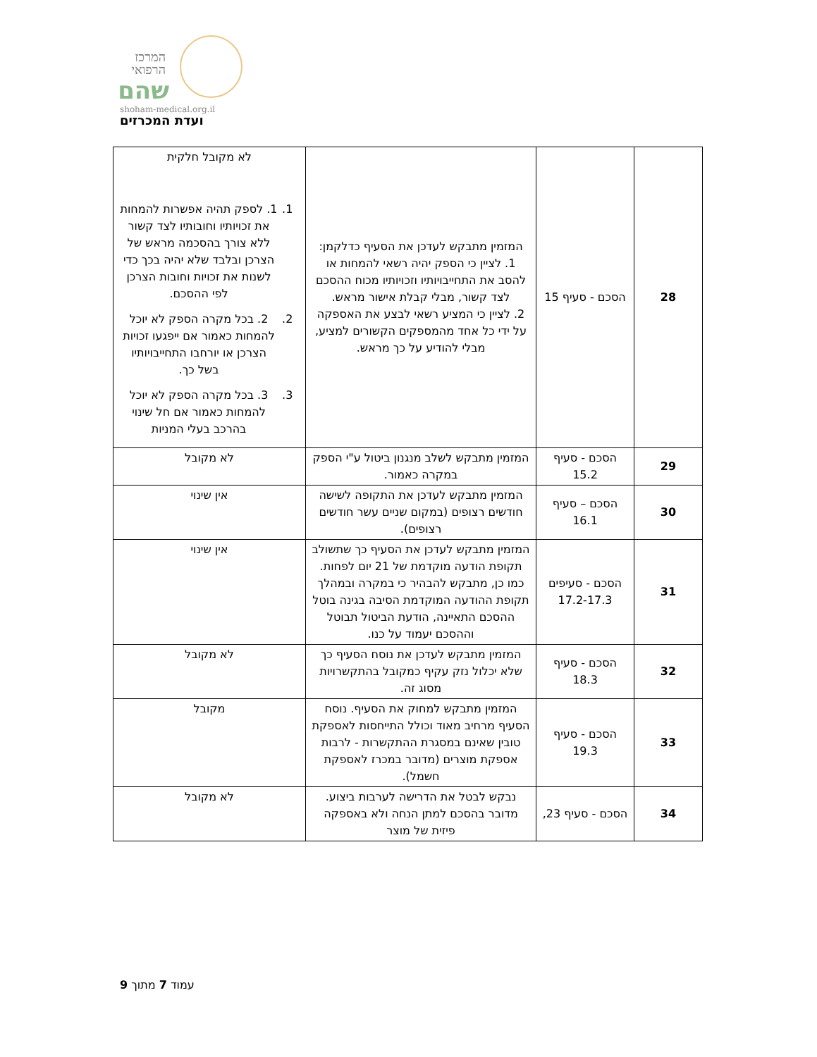המרכז הרפואי
שהם
shoham-medical.org.il
ועדת המכרזים
| 28 | הסכם - סעיף 15 | המזמין מתבקש לעדכן את הסעיף כדלקמן: 1. לציין כי הספק יהיה רשאי להמחות או להסב את התחייבויותיו וזכויותיו מכוח ההסכם לצד קשור, מבלי קבלת אישור מראש. 2. לציין כי המציע רשאי לבצע את האספקה על ידי כל אחד מהמספקים הקשורים למציע, מבלי להודיע על כך מראש. | לא מקובל חלקית 1. 1. לספק תהיה אפשרות להמחות את זכויותיו וחובותיו לצד קשור ללא צורך בהסכמה מראש של הצרכן ובלבד שלא יהיה בכך כדי לשנות את זכויות וחובות הצרכן לפי ההסכם. 2. 2. בכל מקרה הספק לא יוכל להמחות כאמור אם ייפגעו זכויות הצרכן או יורחבו התחייבויותיו בשל כך. 3. 3. בכל מקרה הספק לא יוכל להמחות כאמור אם חל שינוי בהרכב בעלי המניות |
| 29 | הסכם - סעיף 15.2 | המזמין מתבקש לשלב מנגנון ביטול ע"י הספק במקרה כאמור. | לא מקובל |
| 30 | הסכם – סעיף 16.1 | המזמין מתבקש לעדכן את התקופה לשישה חודשים רצופים (במקום שניים עשר חודשים רצופים). | אין שינוי |
| 31 | הסכם - סעיפים 17.2-17.3 | המזמין מתבקש לעדכן את הסעיף כך שתשולב תקופת הודעה מוקדמת של 21 יום לפחות. כמו כן, מתבקש להבהיר כי במקרה ובמהלך תקופת ההודעה המוקדמת הסיבה בגינה בוטל ההסכם התאיינה, הודעת הביטול תבוטל וההסכם יעמוד על כנו. | אין שינוי |
| 32 | הסכם - סעיף 18.3 | המזמין מתבקש לעדכן את נוסח הסעיף כך שלא יכלול נזק עקיף כמקובל בהתקשרויות מסוג זה. | לא מקובל |
| 33 | הסכם - סעיף 19.3 | המזמין מתבקש למחוק את הסעיף. נוסח הסעיף מרחיב מאוד וכולל התייחסות לאספקת טובין שאינם במסגרת ההתקשרות - לרבות אספקת מוצרים (מדובר במכרז לאספקת חשמל). | מקובל |
| 34 | הסכם - סעיף 23, | נבקש לבטל את הדרישה לערבות ביצוע. מדובר בהסכם למתן הנחה ולא באספקה פיזית של מוצר | לא מקובל |
עמוד 7 מתוך 9